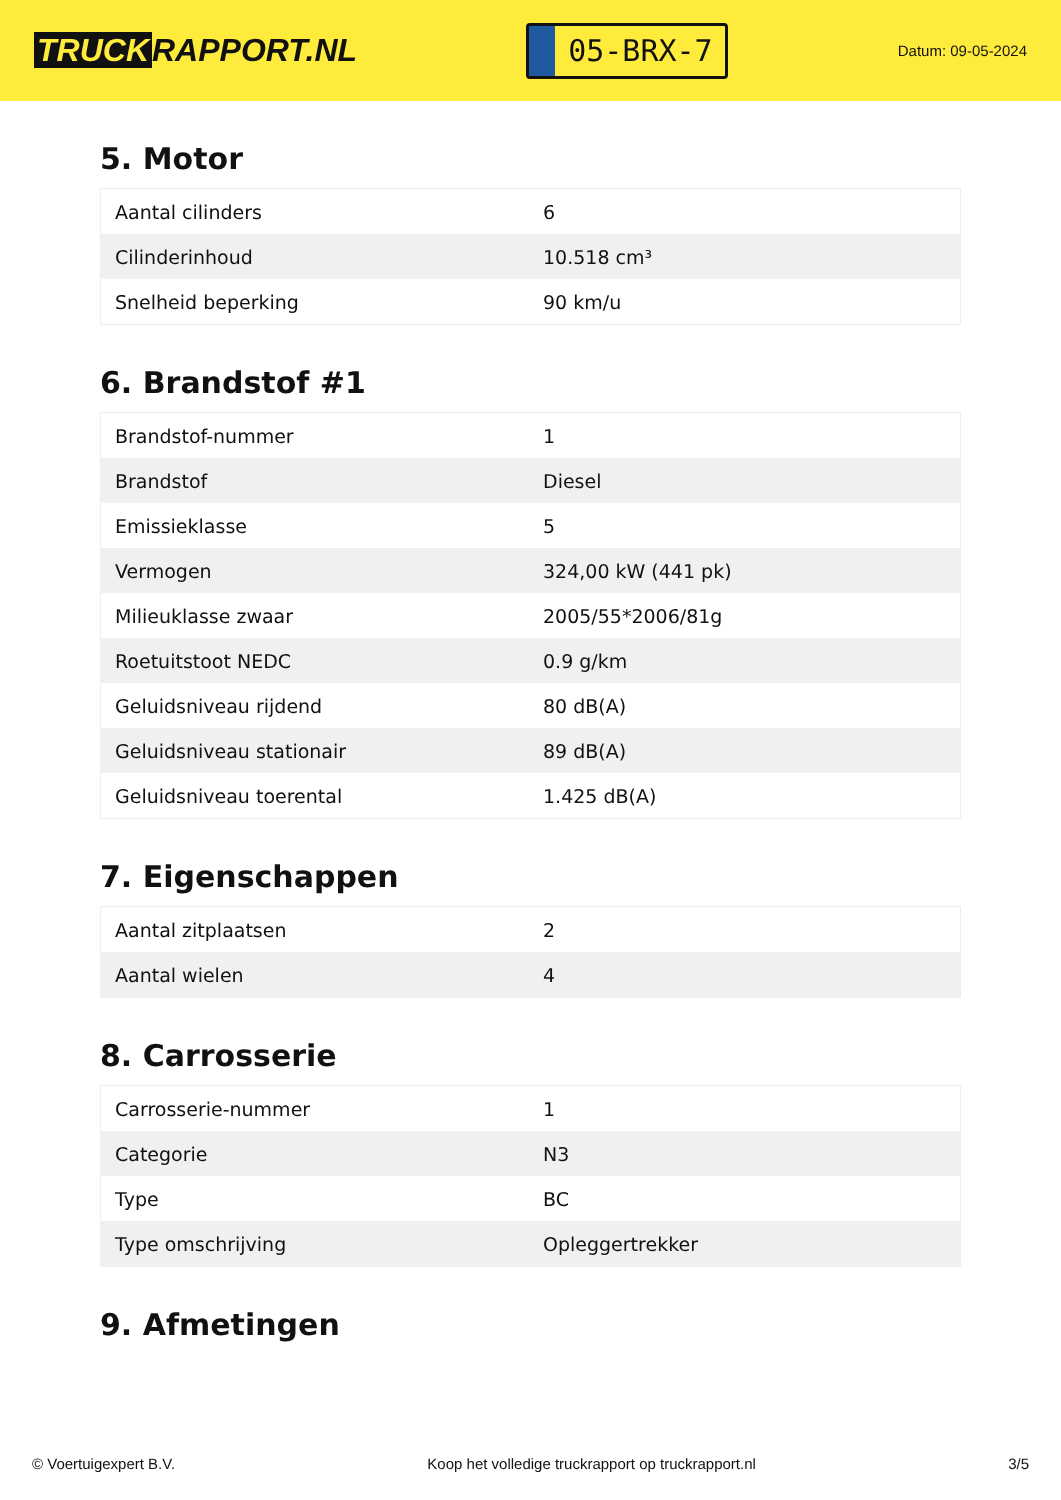TRUCK RAPPORT.NL
05-BRX-7
Datum: 09-05-2024
5. Motor
| Aantal cilinders | 6 |
| Cilinderinhoud | 10.518 cm³ |
| Snelheid beperking | 90 km/u |
6. Brandstof #1
| Brandstof-nummer | 1 |
| Brandstof | Diesel |
| Emissieklasse | 5 |
| Vermogen | 324,00 kW (441 pk) |
| Milieuklasse zwaar | 2005/55*2006/81g |
| Roetuitstoot NEDC | 0.9 g/km |
| Geluidsniveau rijdend | 80 dB(A) |
| Geluidsniveau stationair | 89 dB(A) |
| Geluidsniveau toerental | 1.425 dB(A) |
7. Eigenschappen
| Aantal zitplaatsen | 2 |
| Aantal wielen | 4 |
8. Carrosserie
| Carrosserie-nummer | 1 |
| Categorie | N3 |
| Type | BC |
| Type omschrijving | Opleggertrekker |
9. Afmetingen
© Voertuigexpert B.V. Koop het volledige truckrapport op truckrapport.nl 3/5